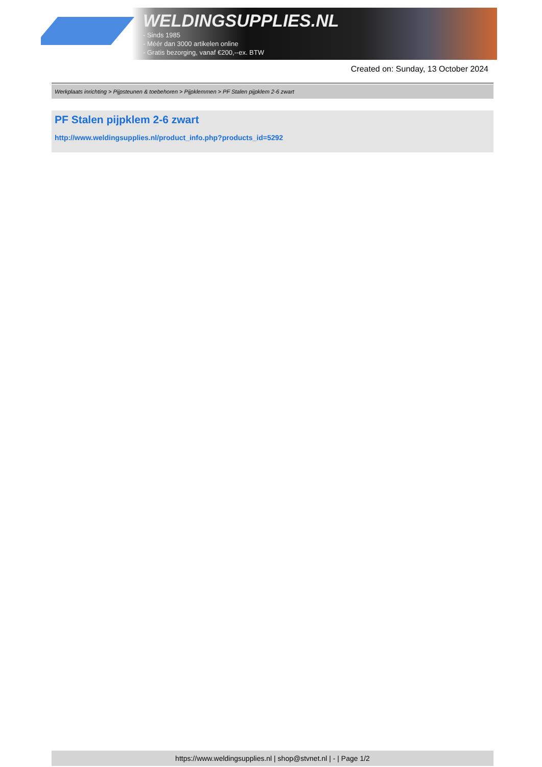WELDINGSUPPLIES.NL
- Sinds 1985
- Méér dan 3000 artikelen online
- Gratis bezorging, vanaf €200,--ex. BTW
Created on: Sunday, 13 October 2024
Werkplaats inrichting > Pijpsteunen & toebehoren > Pijpklemmen > PF Stalen pijpklem 2-6 zwart
PF Stalen pijpklem 2-6 zwart
http://www.weldingsupplies.nl/product_info.php?products_id=5292
https://www.weldingsupplies.nl | shop@stvnet.nl | - | Page 1/2